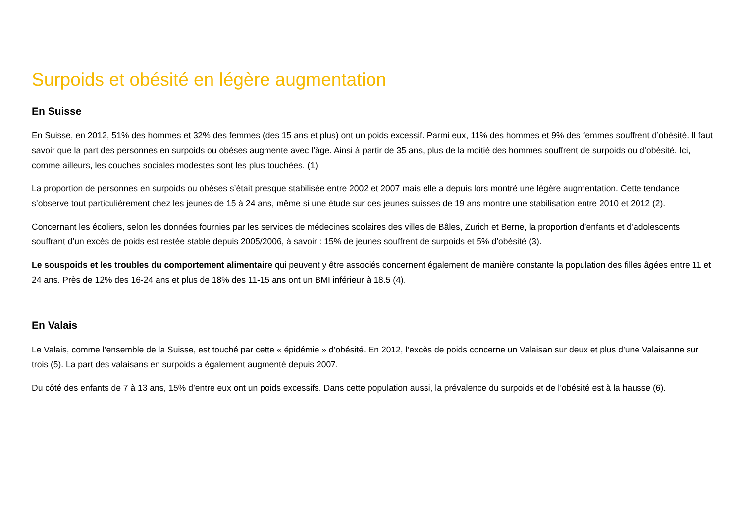Surpoids et obésité en légère augmentation
En Suisse
En Suisse, en 2012, 51% des hommes et 32% des femmes (des 15 ans et plus) ont un poids excessif. Parmi eux, 11% des hommes et 9% des femmes souffrent d’obésité. Il faut savoir que la part des personnes en surpoids ou obèses augmente avec l’âge. Ainsi à partir de 35 ans, plus de la moitié des hommes souffrent de surpoids ou d’obésité. Ici, comme ailleurs, les couches sociales modestes sont les plus touchées. (1)
La proportion de personnes en surpoids ou obèses s’était presque stabilisée entre 2002 et 2007 mais elle a depuis lors montré une légère augmentation. Cette tendance s’observe tout particulièrement chez les jeunes de 15 à 24 ans, même si une étude sur des jeunes suisses de 19 ans montre une stabilisation entre 2010 et 2012 (2).
Concernant les écoliers, selon les données fournies par les services de médecines scolaires des villes de Bâles, Zurich et Berne, la proportion d’enfants et d’adolescents souffrant d’un excès de poids est restée stable depuis 2005/2006, à savoir : 15% de jeunes souffrent de surpoids et 5% d’obésité (3).
Le souspoids et les troubles du comportement alimentaire qui peuvent y être associés concernent également de manière constante la population des filles âgées entre 11 et 24 ans. Près de 12% des 16-24 ans et plus de 18% des 11-15 ans ont un BMI inférieur à 18.5 (4).
En Valais
Le Valais, comme l’ensemble de la Suisse, est touché par cette « épidémie » d’obésité. En 2012, l’excès de poids concerne un Valaisan sur deux et plus d’une Valaisanne sur trois (5). La part des valaisans en surpoids a également augmenté depuis 2007.
Du côté des enfants de 7 à 13 ans, 15% d’entre eux ont un poids excessifs. Dans cette population aussi, la prévalence du surpoids et de l’obésité est à la hausse (6).